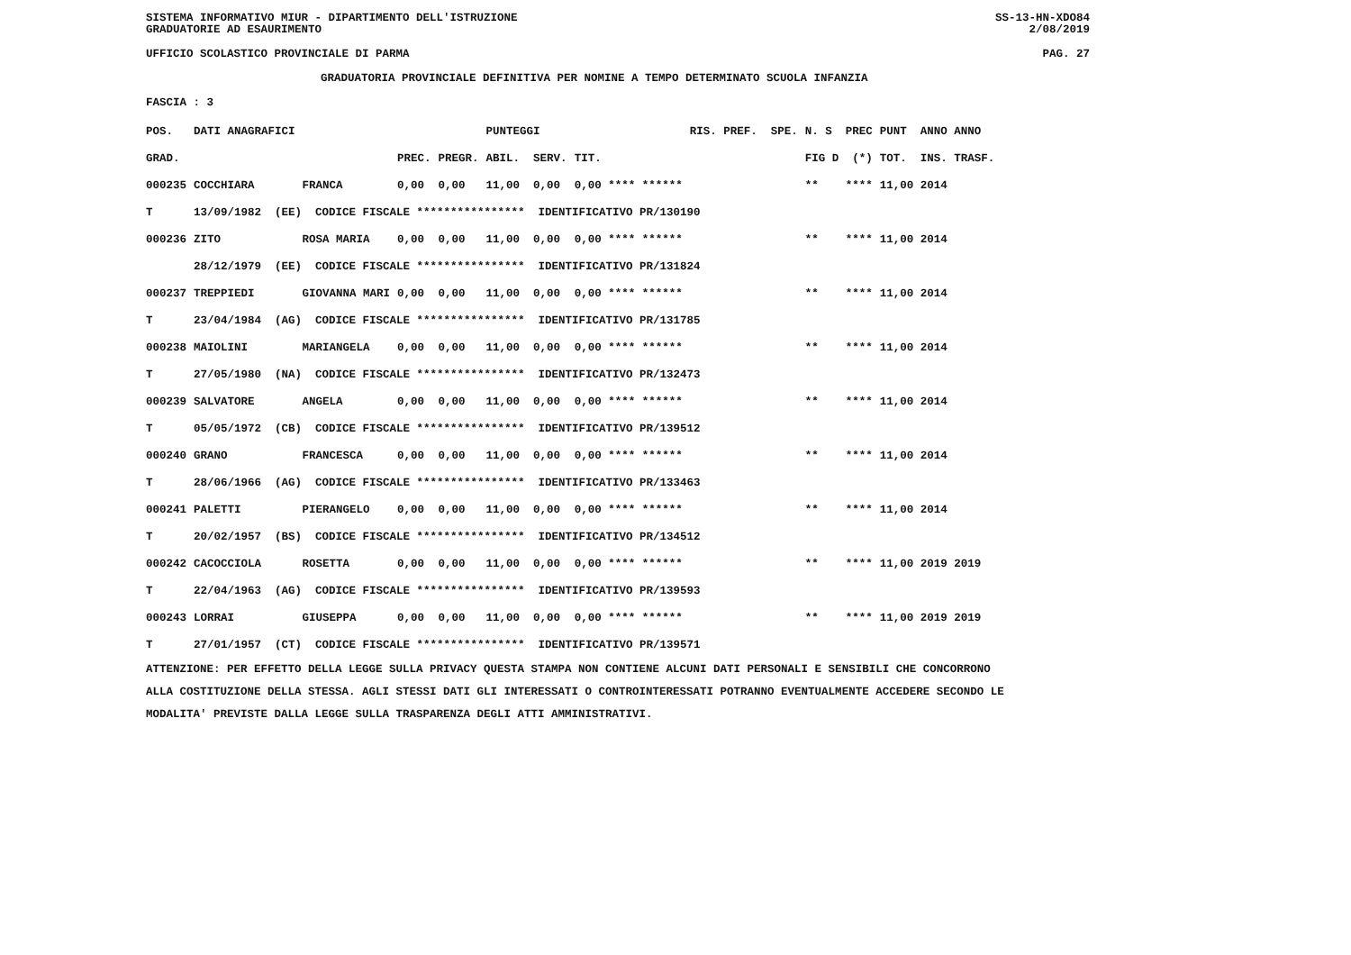SISTEMA INFORMATIVO MIUR - DIPARTIMENTO DELL'ISTRUZIONE SS-13-HN-XDO84
GRADUATORIE AD ESAURIMENTO 2/08/2019
UFFICIO SCOLASTICO PROVINCIALE DI PARMA PAG. 27
GRADUATORIA PROVINCIALE DEFINITIVA PER NOMINE A TEMPO DETERMINATO SCUOLA INFANZIA
FASCIA : 3
| POS. | DATI ANAGRAFICI | | | | PUNTEGGI | | RIS. PREF. SPE. | N. S PREC | PUNT ANNO ANNO |
| --- | --- | --- | --- | --- | --- | --- | --- | --- | --- |
| GRAD. | | | PREC. | PREGR. | ABIL. SERV. | TIT. | | FIG D (*) | TOT. INS. TRASF. |
| 000235 | COCCHIARA | FRANCA | 0,00 | 0,00 | 11,00 0,00 | 0,00 **** ****** | | ** **** | 11,00 2014 |
| T | 13/09/1982 (EE) CODICE FISCALE **************** IDENTIFICATIVO PR/130190 | | | | | | | | |
| 000236 | ZITO | ROSA MARIA | 0,00 | 0,00 | 11,00 0,00 | 0,00 **** ****** | | ** **** | 11,00 2014 |
| | 28/12/1979 (EE) CODICE FISCALE **************** IDENTIFICATIVO PR/131824 | | | | | | | | |
| 000237 | TREPPIEDI | GIOVANNA MARI | 0,00 | 0,00 | 11,00 0,00 | 0,00 **** ****** | | ** **** | 11,00 2014 |
| T | 23/04/1984 (AG) CODICE FISCALE **************** IDENTIFICATIVO PR/131785 | | | | | | | | |
| 000238 | MAIOLINI | MARIANGELA | 0,00 | 0,00 | 11,00 0,00 | 0,00 **** ****** | | ** **** | 11,00 2014 |
| T | 27/05/1980 (NA) CODICE FISCALE **************** IDENTIFICATIVO PR/132473 | | | | | | | | |
| 000239 | SALVATORE | ANGELA | 0,00 | 0,00 | 11,00 0,00 | 0,00 **** ****** | | ** **** | 11,00 2014 |
| T | 05/05/1972 (CB) CODICE FISCALE **************** IDENTIFICATIVO PR/139512 | | | | | | | | |
| 000240 | GRANO | FRANCESCA | 0,00 | 0,00 | 11,00 0,00 | 0,00 **** ****** | | ** **** | 11,00 2014 |
| T | 28/06/1966 (AG) CODICE FISCALE **************** IDENTIFICATIVO PR/133463 | | | | | | | | |
| 000241 | PALETTI | PIERANGELO | 0,00 | 0,00 | 11,00 0,00 | 0,00 **** ****** | | ** **** | 11,00 2014 |
| T | 20/02/1957 (BS) CODICE FISCALE **************** IDENTIFICATIVO PR/134512 | | | | | | | | |
| 000242 | CACOCCIOLA | ROSETTA | 0,00 | 0,00 | 11,00 0,00 | 0,00 **** ****** | | ** **** | 11,00 2019 2019 |
| T | 22/04/1963 (AG) CODICE FISCALE **************** IDENTIFICATIVO PR/139593 | | | | | | | | |
| 000243 | LORRAI | GIUSEPPA | 0,00 | 0,00 | 11,00 0,00 | 0,00 **** ****** | | ** **** | 11,00 2019 2019 |
| T | 27/01/1957 (CT) CODICE FISCALE **************** IDENTIFICATIVO PR/139571 | | | | | | | | |
ATTENZIONE: PER EFFETTO DELLA LEGGE SULLA PRIVACY QUESTA STAMPA NON CONTIENE ALCUNI DATI PERSONALI E SENSIBILI CHE CONCORRONO
ALLA COSTITUZIONE DELLA STESSA. AGLI STESSI DATI GLI INTERESSATI O CONTROINTERESSATI POTRANNO EVENTUALMENTE ACCEDERE SECONDO LE
MODALITA' PREVISTE DALLA LEGGE SULLA TRASPARENZA DEGLI ATTI AMMINISTRATIVI.